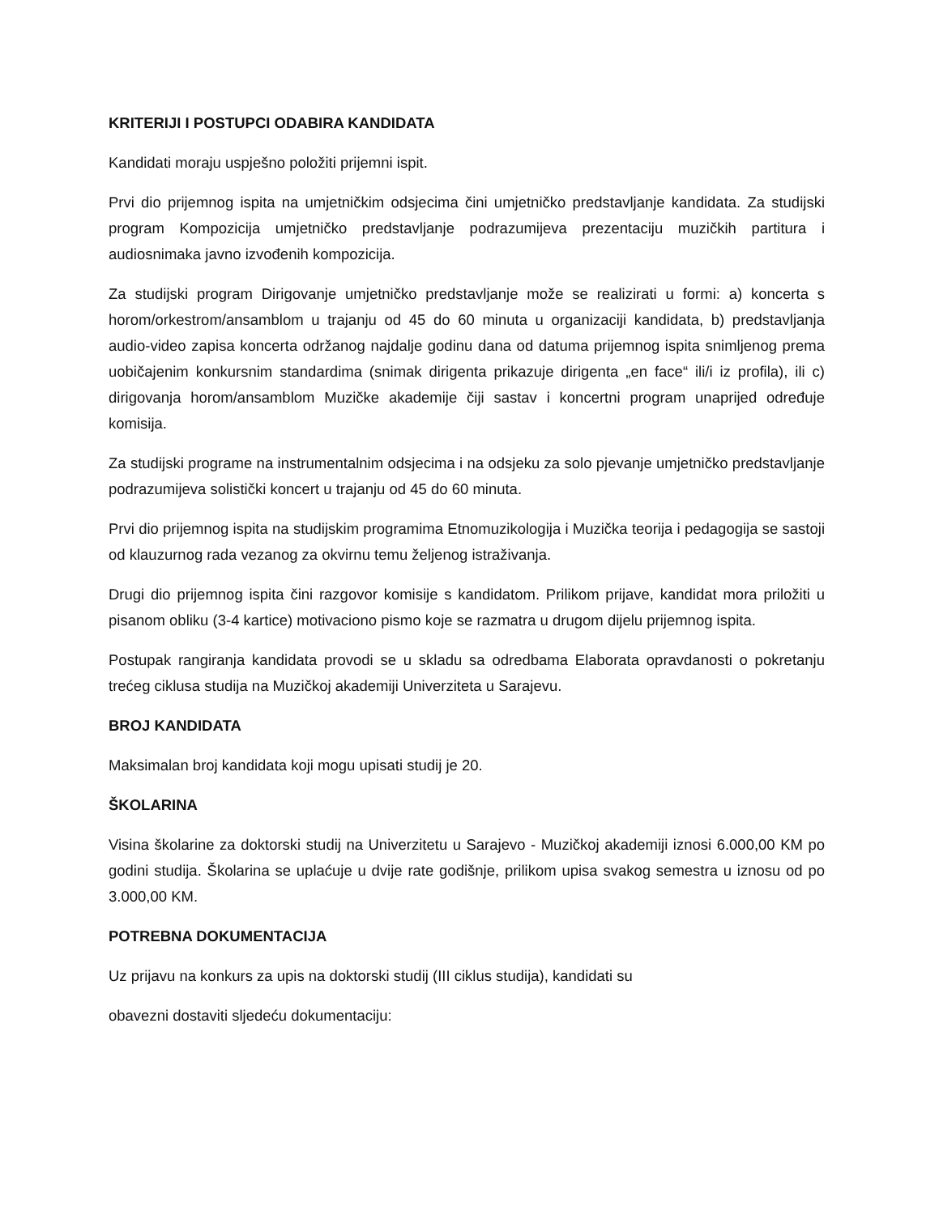KRITERIJI I POSTUPCI ODABIRA KANDIDATA
Kandidati moraju uspješno položiti prijemni ispit.
Prvi dio prijemnog ispita na umjetničkim odsjecima čini umjetničko predstavljanje kandidata. Za studijski program Kompozicija umjetničko predstavljanje podrazumijeva prezentaciju muzičkih partitura i audiosnimaka javno izvođenih kompozicija.
Za studijski program Dirigovanje umjetničko predstavljanje može se realizirati u formi: a) koncerta s horom/orkestrom/ansamblom u trajanju od 45 do 60 minuta u organizaciji kandidata, b) predstavljanja audio-video zapisa koncerta održanog najdalje godinu dana od datuma prijemnog ispita snimljenog prema uobičajenim konkursnim standardima (snimak dirigenta prikazuje dirigenta „en face“ ili/i iz profila), ili c) dirigovanja horom/ansamblom Muzičke akademije čiji sastav i koncertni program unaprijed određuje komisija.
Za studijski programe na instrumentalnim odsjecima i na odsjeku za solo pjevanje umjetničko predstavljanje podrazumijeva solistički koncert u trajanju od 45 do 60 minuta.
Prvi dio prijemnog ispita na studijskim programima Etnomuzikologija i Muzička teorija i pedagogija se sastoji od klauzurnog rada vezanog za okvirnu temu željenog istraživanja.
Drugi dio prijemnog ispita čini razgovor komisije s kandidatom. Prilikom prijave, kandidat mora priložiti u pisanom obliku (3-4 kartice) motivaciono pismo koje se razmatra u drugom dijelu prijemnog ispita.
Postupak rangiranja kandidata provodi se u skladu sa odredbama Elaborata opravdanosti o pokretanju trećeg ciklusa studija na Muzičkoj akademiji Univerziteta u Sarajevu.
BROJ KANDIDATA
Maksimalan broj kandidata koji mogu upisati studij je 20.
ŠKOLARINA
Visina školarine za doktorski studij na Univerzitetu u Sarajevo - Muzičkoj akademiji iznosi 6.000,00 KM po godini studija. Školarina se uplaćuje u dvije rate godišnje, prilikom upisa svakog semestra u iznosu od po 3.000,00 KM.
POTREBNA DOKUMENTACIJA
Uz prijavu na konkurs za upis na doktorski studij (III ciklus studija), kandidati su
obavezni dostaviti sljedeću dokumentaciju: